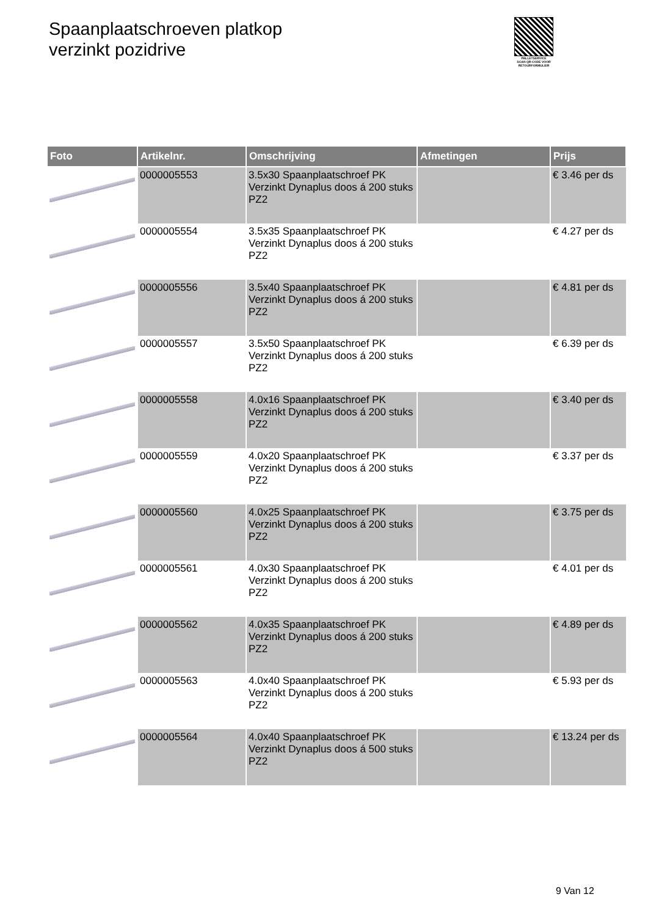Spaanplaatschroeven platkop
verzinkt pozidrive
PALLETSERVICE
SCAN QR-CODE VOOR RETOURFORMULIER
| Foto | Artikelnr. | Omschrijving | Afmetingen | Prijs |
| --- | --- | --- | --- | --- |
| | 0000005553 | 3.5x30 Spaanplaatschroef PK Verzinkt Dynaplus doos á 200 stuks PZ2 | | € 3.46 per ds |
| | 0000005554 | 3.5x35 Spaanplaatschroef PK Verzinkt Dynaplus doos á 200 stuks PZ2 | | € 4.27 per ds |
| | 0000005556 | 3.5x40 Spaanplaatschroef PK Verzinkt Dynaplus doos á 200 stuks PZ2 | | € 4.81 per ds |
| | 0000005557 | 3.5x50 Spaanplaatschroef PK Verzinkt Dynaplus doos á 200 stuks PZ2 | | € 6.39 per ds |
| | 0000005558 | 4.0x16 Spaanplaatschroef PK Verzinkt Dynaplus doos á 200 stuks PZ2 | | € 3.40 per ds |
| | 0000005559 | 4.0x20 Spaanplaatschroef PK Verzinkt Dynaplus doos á 200 stuks PZ2 | | € 3.37 per ds |
| | 0000005560 | 4.0x25 Spaanplaatschroef PK Verzinkt Dynaplus doos á 200 stuks PZ2 | | € 3.75 per ds |
| | 0000005561 | 4.0x30 Spaanplaatschroef PK Verzinkt Dynaplus doos á 200 stuks PZ2 | | € 4.01 per ds |
| | 0000005562 | 4.0x35 Spaanplaatschroef PK Verzinkt Dynaplus doos á 200 stuks PZ2 | | € 4.89 per ds |
| | 0000005563 | 4.0x40 Spaanplaatschroef PK Verzinkt Dynaplus doos á 200 stuks PZ2 | | € 5.93 per ds |
| | 0000005564 | 4.0x40 Spaanplaatschroef PK Verzinkt Dynaplus doos á 500 stuks PZ2 | | € 13.24 per ds |
9 Van 12